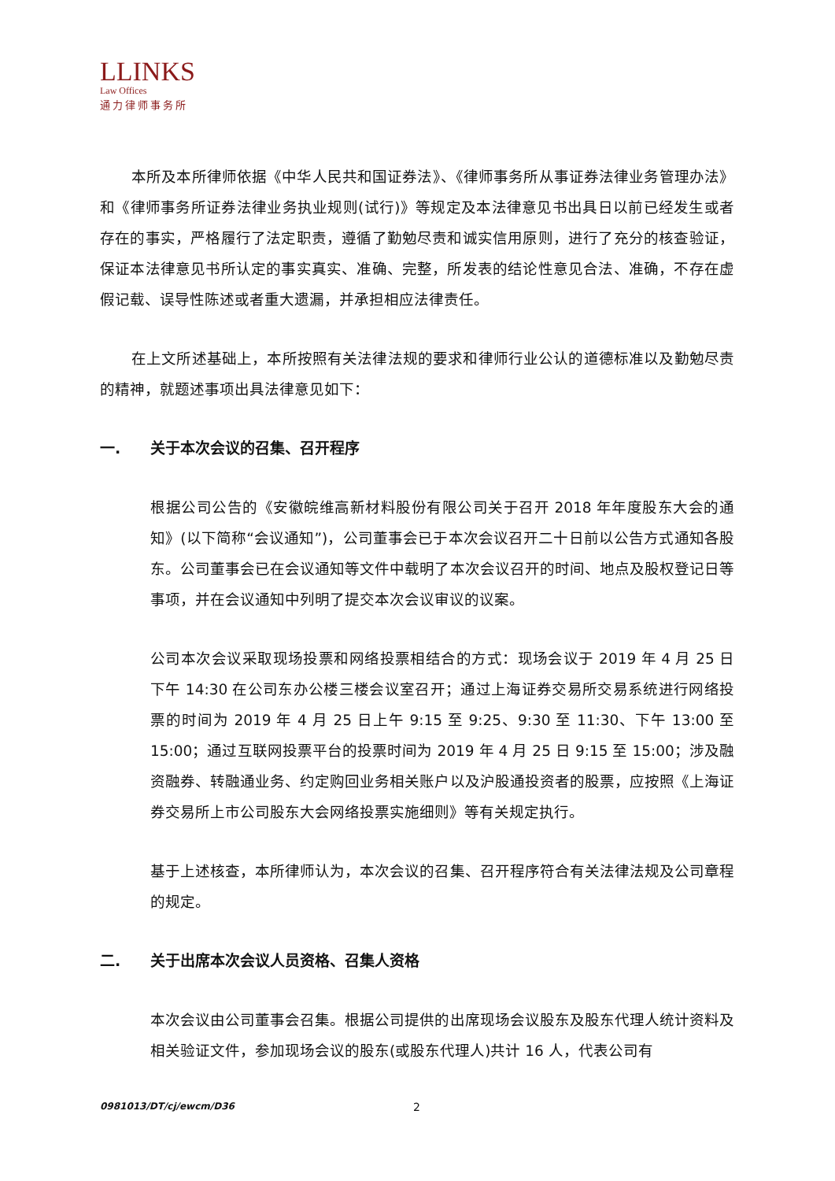LLINKS
Law Offices
通力律师事务所
本所及本所律师依据《中华人民共和国证券法》、《律师事务所从事证券法律业务管理办法》和《律师事务所证券法律业务执业规则(试行)》等规定及本法律意见书出具日以前已经发生或者存在的事实，严格履行了法定职责，遵循了勤勉尽责和诚实信用原则，进行了充分的核查验证，保证本法律意见书所认定的事实真实、准确、完整，所发表的结论性意见合法、准确，不存在虚假记载、误导性陈述或者重大遗漏，并承担相应法律责任。
在上文所述基础上，本所按照有关法律法规的要求和律师行业公认的道德标准以及勤勉尽责的精神，就题述事项出具法律意见如下：
一. 关于本次会议的召集、召开程序
根据公司公告的《安徽皖维高新材料股份有限公司关于召开 2018 年年度股东大会的通知》(以下简称“会议通知”)，公司董事会已于本次会议召开二十日前以公告方式通知各股东。公司董事会已在会议通知等文件中载明了本次会议召开的时间、地点及股权登记日等事项，并在会议通知中列明了提交本次会议审议的议案。
公司本次会议采取现场投票和网络投票相结合的方式：现场会议于 2019 年 4 月 25 日下午 14:30 在公司东办公楼三楼会议室召开；通过上海证券交易所交易系统进行网络投票的时间为 2019 年 4 月 25 日上午 9:15 至 9:25、9:30 至 11:30、下午 13:00 至 15:00；通过互联网投票平台的投票时间为 2019 年 4 月 25 日 9:15 至 15:00；涉及融资融券、转融通业务、约定购回业务相关账户以及沪股通投资者的股票，应按照《上海证券交易所上市公司股东大会网络投票实施细则》等有关规定执行。
基于上述核查，本所律师认为，本次会议的召集、召开程序符合有关法律法规及公司章程的规定。
二. 关于出席本次会议人员资格、召集人资格
本次会议由公司董事会召集。根据公司提供的出席现场会议股东及股东代理人统计资料及相关验证文件，参加现场会议的股东(或股东代理人)共计 16 人，代表公司有
0981013/DT/cj/ewcm/D36 2